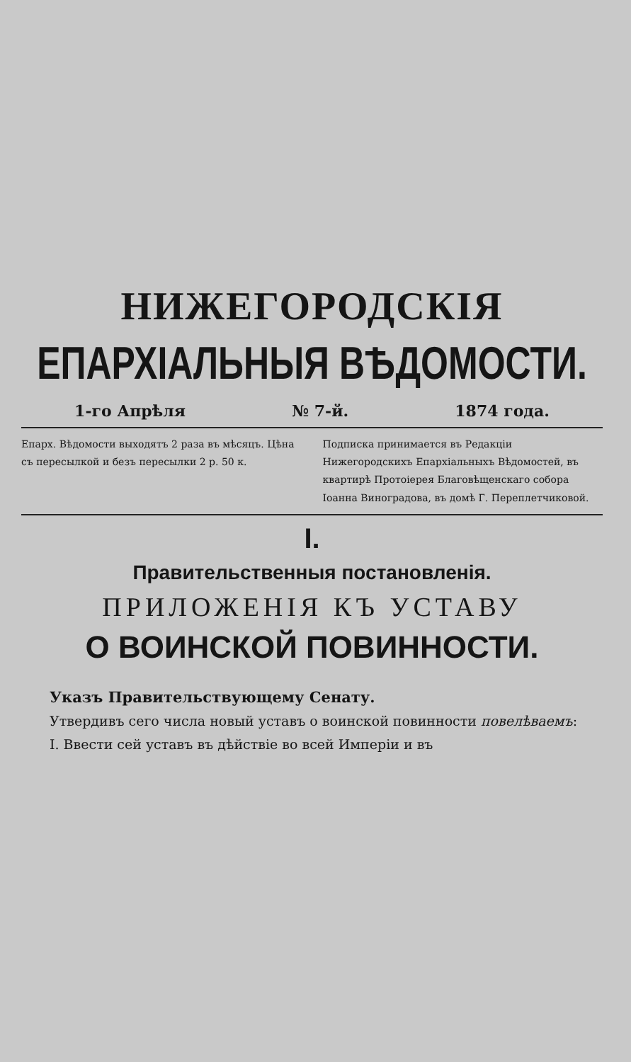НИЖЕГОРОДСКІЯ
ЕПАРХІАЛЬНЫЯ ВѢДОМОСТИ.
1-го Апрѣля № 7-й. 1874 года.
Епарх. Вѣдомости выходятъ 2 раза въ мѣсяцъ. Цѣна съ пересылкой и безъ пересылки 2 р. 50 к.
Подписка принимается въ Редакціи Нижегородскихъ Епархіальныхъ Вѣдомостей, въ квартирѣ Протоіерея Благовѣщенскаго собора Іоанна Виноградова, въ домѣ Г. Переплетчиковой.
I.
Правительственныя постановленія.
ПРИЛОЖЕНІЯ КЪ УСТАВУ
О ВОИНСКОЙ ПОВИННОСТИ.
Указъ Правительствующему Сенату.
Утвердивъ сего числа новый уставъ о воинской повинности повелѣваемъ:
I. Ввести сей уставъ въ дѣйствіе во всей Имперіи и въ